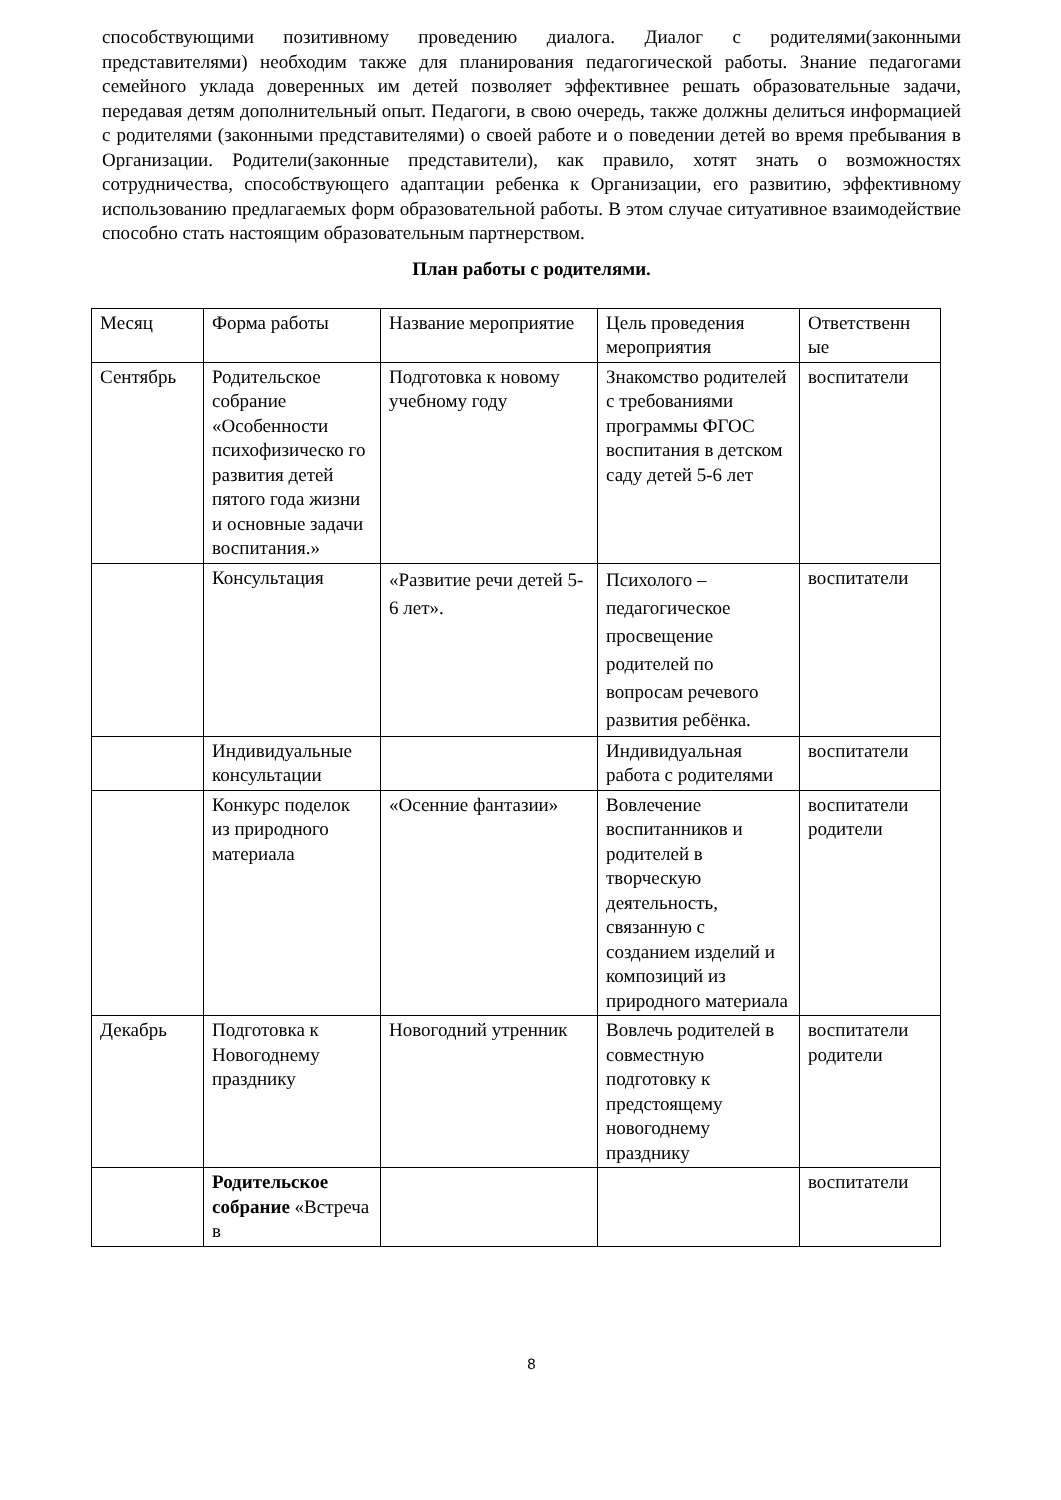способствующими позитивному проведению диалога. Диалог с родителями(законными представителями) необходим также для планирования педагогической работы. Знание педагогами семейного уклада доверенных им детей позволяет эффективнее решать образовательные задачи, передавая детям дополнительный опыт. Педагоги, в свою очередь, также должны делиться информацией с родителями (законными представителями) о своей работе и о поведении детей во время пребывания в Организации. Родители(законные представители), как правило, хотят знать о возможностях сотрудничества, способствующего адаптации ребенка к Организации, его развитию, эффективному использованию предлагаемых форм образовательной работы. В этом случае ситуативное взаимодействие способно стать настоящим образовательным партнерством.
План работы с родителями.
| Месяц | Форма работы | Название мероприятие | Цель проведения мероприятия | Ответственн ые |
| --- | --- | --- | --- | --- |
| Сентябрь | Родительское собрание «Особенности психофизическо го развития детей пятого года жизни и основные задачи воспитания.» | Подготовка к новому учебному году | Знакомство родителей с требованиями программы ФГОС воспитания в детском саду детей 5-6 лет | воспитатели |
| | Консультация | «Развитие речи детей 5-6 лет». | Психолого – педагогическое просвещение родителей по вопросам речевого развития ребёнка. | воспитатели |
| | Индивидуальные консультации | | Индивидуальная работа с родителями | воспитатели |
| | Конкурс поделок из природного материала | «Осенние фантазии» | Вовлечение воспитанников и родителей в творческую деятельность, связанную с созданием изделий и композиций из природного материала | воспитатели родители |
| Декабрь | Подготовка к Новогоднему празднику | Новогодний утренник | Вовлечь родителей в совместную подготовку к предстоящему новогоднему празднику | воспитатели родители |
| | Родительское собрание «Встреча в | | | воспитатели |
8